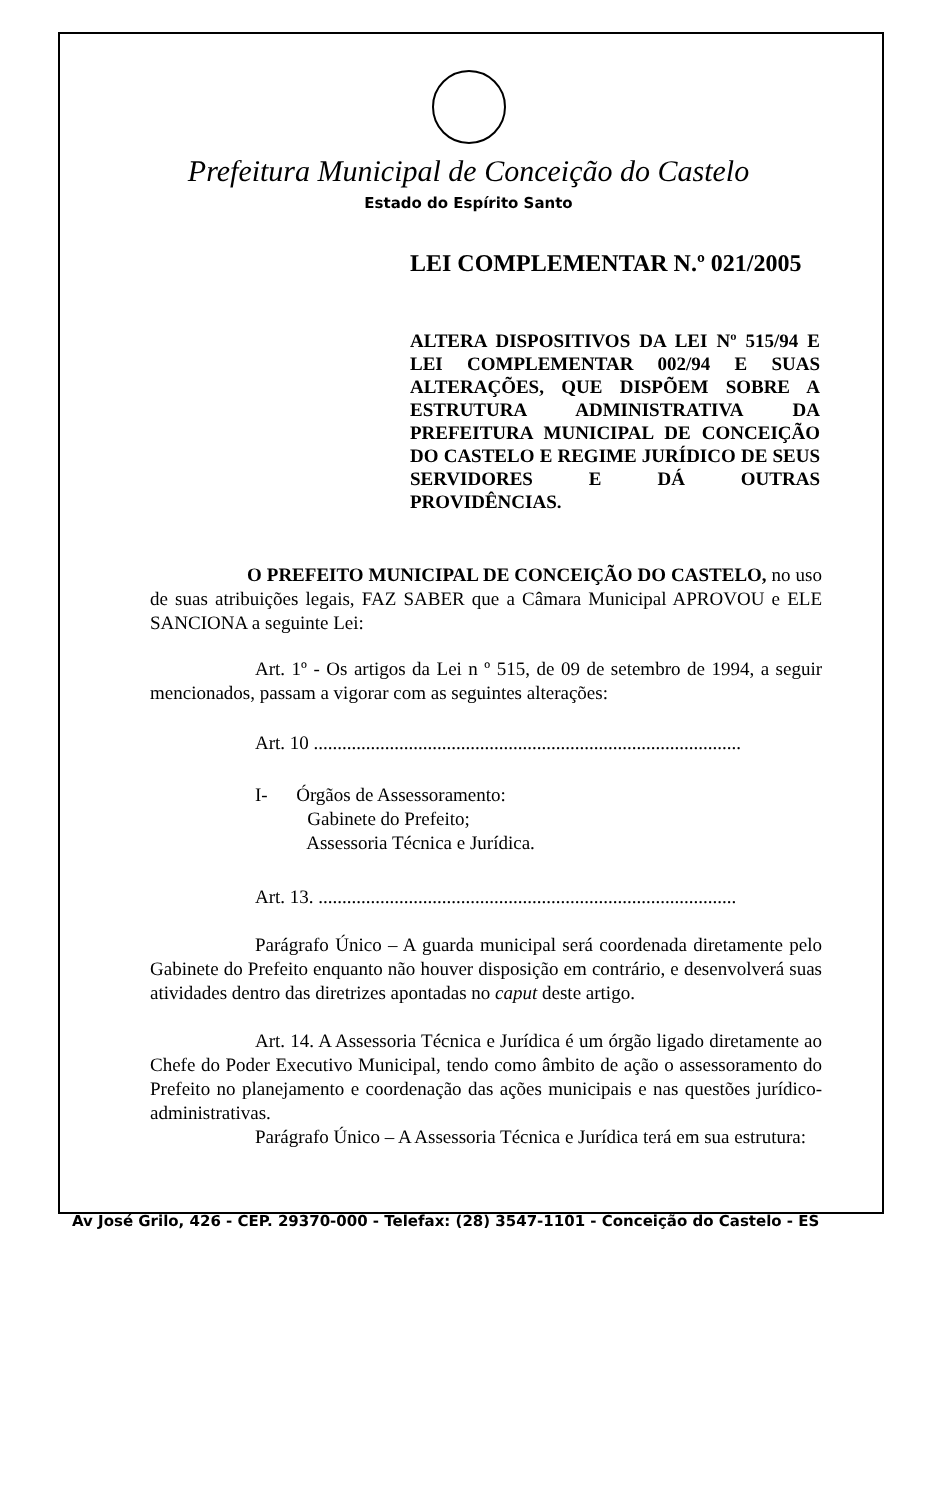Prefeitura Municipal de Conceição do Castelo
Estado do Espírito Santo
LEI COMPLEMENTAR N.º 021/2005
ALTERA DISPOSITIVOS DA LEI Nº 515/94 E LEI COMPLEMENTAR 002/94 E SUAS ALTERAÇÕES, QUE DISPÕEM SOBRE A ESTRUTURA ADMINISTRATIVA DA PREFEITURA MUNICIPAL DE CONCEIÇÃO DO CASTELO E REGIME JURÍDICO DE SEUS SERVIDORES E DÁ OUTRAS PROVIDÊNCIAS.
O PREFEITO MUNICIPAL DE CONCEIÇÃO DO CASTELO, no uso de suas atribuições legais, FAZ SABER que a Câmara Municipal APROVOU e ELE SANCIONA a seguinte Lei:
Art. 1º - Os artigos da Lei n º 515, de 09 de setembro de 1994, a seguir mencionados, passam a vigorar com as seguintes alterações:
Art. 10 ..........................................................................................
I- Órgãos de Assessoramento:
Gabinete do Prefeito;
Assessoria Técnica e Jurídica.
Art. 13. ........................................................................................
Parágrafo Único – A guarda municipal será coordenada diretamente pelo Gabinete do Prefeito enquanto não houver disposição em contrário, e desenvolverá suas atividades dentro das diretrizes apontadas no caput deste artigo.
Art. 14. A Assessoria Técnica e Jurídica é um órgão ligado diretamente ao Chefe do Poder Executivo Municipal, tendo como âmbito de ação o assessoramento do Prefeito no planejamento e coordenação das ações municipais e nas questões jurídico-administrativas.
Parágrafo Único – A Assessoria Técnica e Jurídica terá em sua estrutura:
Av José Grilo, 426 - CEP. 29370-000 - Telefax: (28) 3547-1101 - Conceição do Castelo - ES